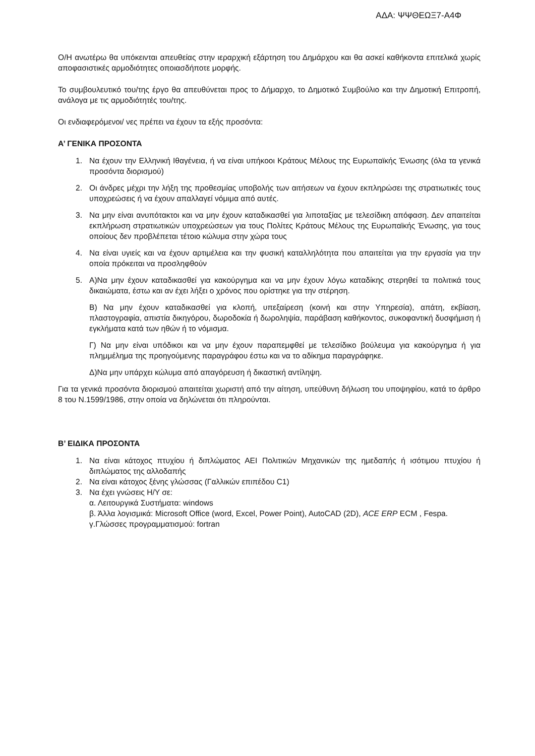ΑΔΑ: ΨΨΘΕΩΞ7-Α4Φ
Ο/Η ανωτέρω θα υπόκεινται απευθείας στην ιεραρχική εξάρτηση του Δημάρχου και θα ασκεί καθήκοντα επιτελικά χωρίς αποφασιστικές αρμοδιότητες οποιασδήποτε μορφής.
Το συμβουλευτικό του/της έργο θα απευθύνεται προς το Δήμαρχο, το Δημοτικό Συμβούλιο και την Δημοτική Επιτροπή, ανάλογα με τις αρμοδιότητές του/της.
Οι ενδιαφερόμενοι/ νες πρέπει να έχουν τα εξής προσόντα:
Α’ ΓΕΝΙΚΑ ΠΡΟΣΟΝΤΑ
1. Να έχουν την Ελληνική Ιθαγένεια, ή να είναι υπήκοοι Κράτους Μέλους της Ευρωπαϊκής Ένωσης (όλα τα γενικά προσόντα διορισμού)
2. Οι άνδρες μέχρι την λήξη της προθεσμίας υποβολής των αιτήσεων να έχουν εκπληρώσει της στρατιωτικές τους υποχρεώσεις ή να έχουν απαλλαγεί νόμιμα από αυτές.
3. Να μην είναι ανυπότακτοι και να μην έχουν καταδικασθεί για λιποταξίας με τελεσίδικη απόφαση. Δεν απαιτείται εκπλήρωση στρατιωτικών υποχρεώσεων για τους Πολίτες Κράτους Μέλους της Ευρωπαϊκής Ένωσης, για τους οποίους δεν προβλέπεται τέτοιο κώλυμα στην χώρα τους
4. Να είναι υγιείς και να έχουν αρτιμέλεια και την φυσική καταλληλότητα που απαιτείται για την εργασία για την οποία πρόκειται να προσληφθούν
5. Α)Να μην έχουν καταδικασθεί για κακούργημα και να μην έχουν λόγω καταδίκης στερηθεί τα πολιτικά τους δικαιώματα, έστω και αν έχει λήξει ο χρόνος που ορίστηκε για την στέρηση.
Β) Να μην έχουν καταδικασθεί για κλοπή, υπεξαίρεση (κοινή και στην Υπηρεσία), απάτη, εκβίαση, πλαστογραφία, απιστία δικηγόρου, δωροδοκία ή δωροληψία, παράβαση καθήκοντος, συκοφαντική δυσφήμιση ή εγκλήματα κατά των ηθών ή το νόμισμα.
Γ) Να μην είναι υπόδικοι και να μην έχουν παραπεμφθεί με τελεσίδικο βούλευμα για κακούργημα ή για πλημμέλημα της προηγούμενης παραγράφου έστω και να το αδίκημα παραγράφηκε.
Δ)Να μην υπάρχει κώλυμα από απαγόρευση ή δικαστική αντίληψη.
Για τα γενικά προσόντα διορισμού απαιτείται χωριστή από την αίτηση, υπεύθυνη δήλωση του υποψηφίου, κατά το άρθρο 8 του Ν.1599/1986, στην οποία να δηλώνεται ότι πληρούνται.
Β’ ΕΙΔΙΚΑ ΠΡΟΣΟΝΤΑ
1. Να είναι κάτοχος πτυχίου ή διπλώματος ΑΕΙ Πολιτικών Μηχανικών της ημεδαπής ή ισότιμου πτυχίου ή διπλώματος της αλλοδαπής
2. Να είναι κάτοχος ξένης γλώσσας (Γαλλικών επιπέδου C1)
3. Να έχει γνώσεις Η/Υ σε:
α. Λειτουργικά Συστήματα: windows
β. Άλλα λογισμικά: Microsoft Office (word, Excel, Power Point), AutoCAD (2D), ACE ERP ECM , Fespa.
γ.Γλώσσες προγραμματισμού: fortran